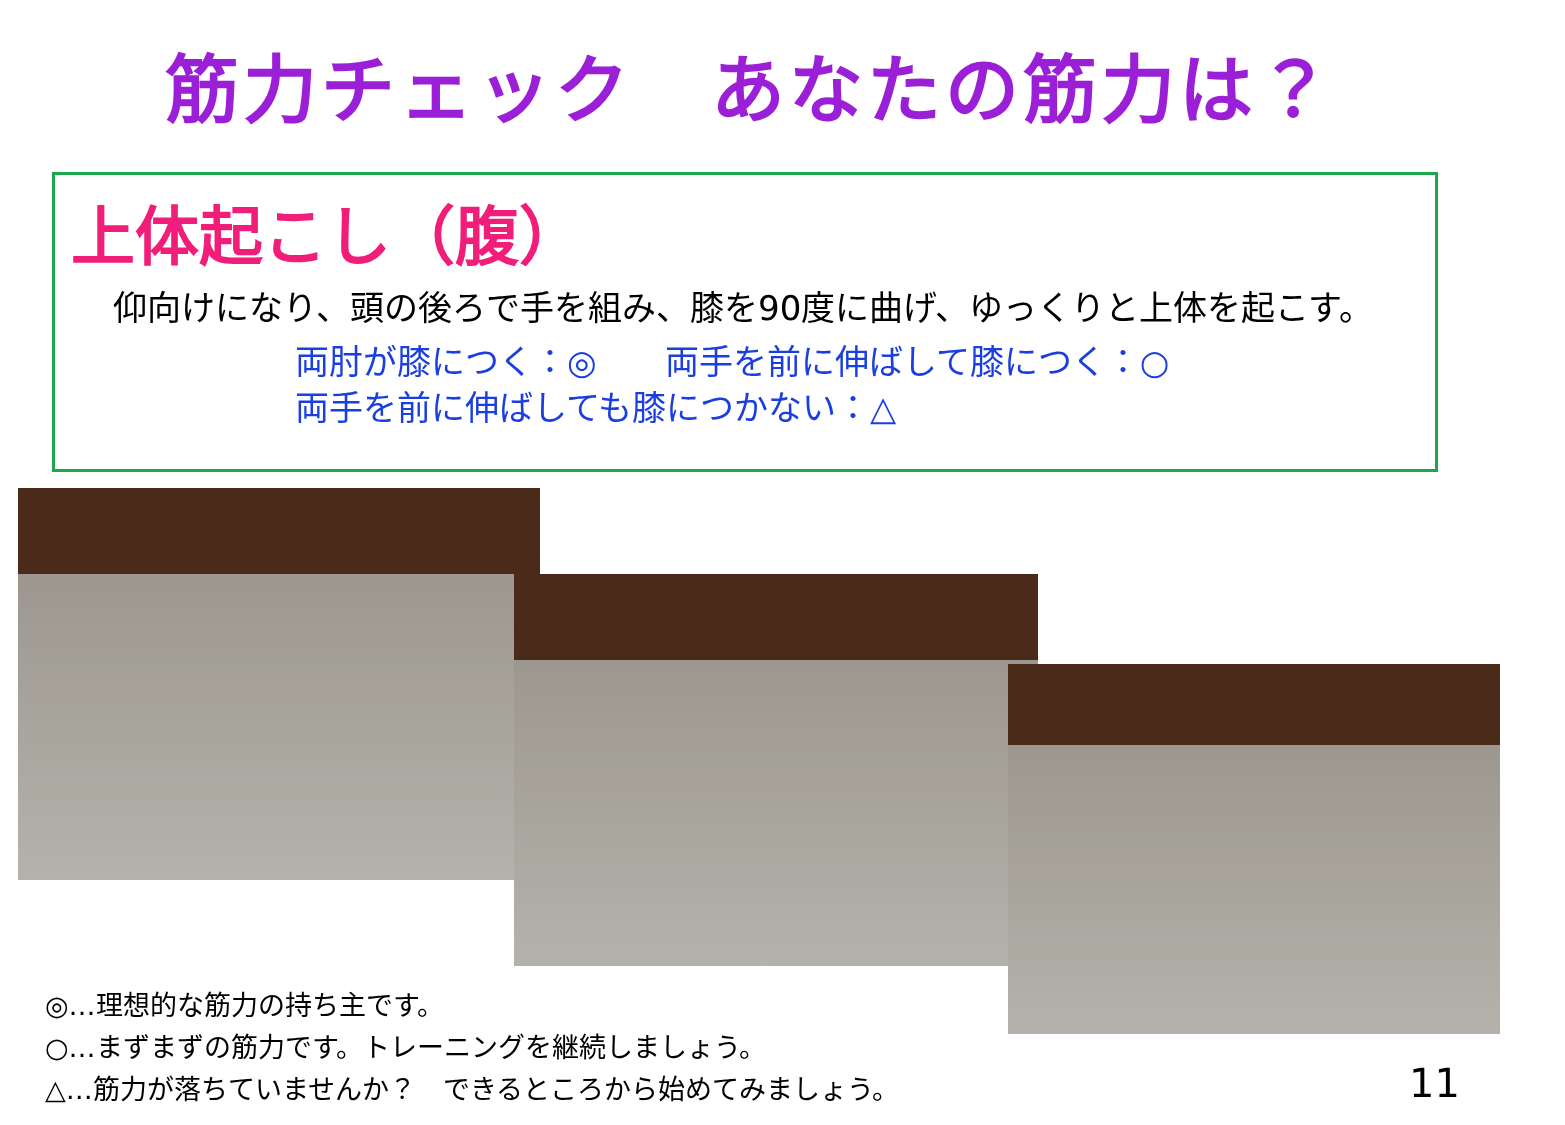筋力チェック　あなたの筋力は？
上体起こし（腹）
仰向けになり、頭の後ろで手を組み、膝を90度に曲げ、ゆっくりと上体を起こす。
両肘が膝につく：◎　　両手を前に伸ばして膝につく：○
両手を前に伸ばしても膝につかない：△
◎…理想的な筋力の持ち主です。
○…まずまずの筋力です。トレーニングを継続しましょう。
△…筋力が落ちていませんか？　できるところから始めてみましょう。
11